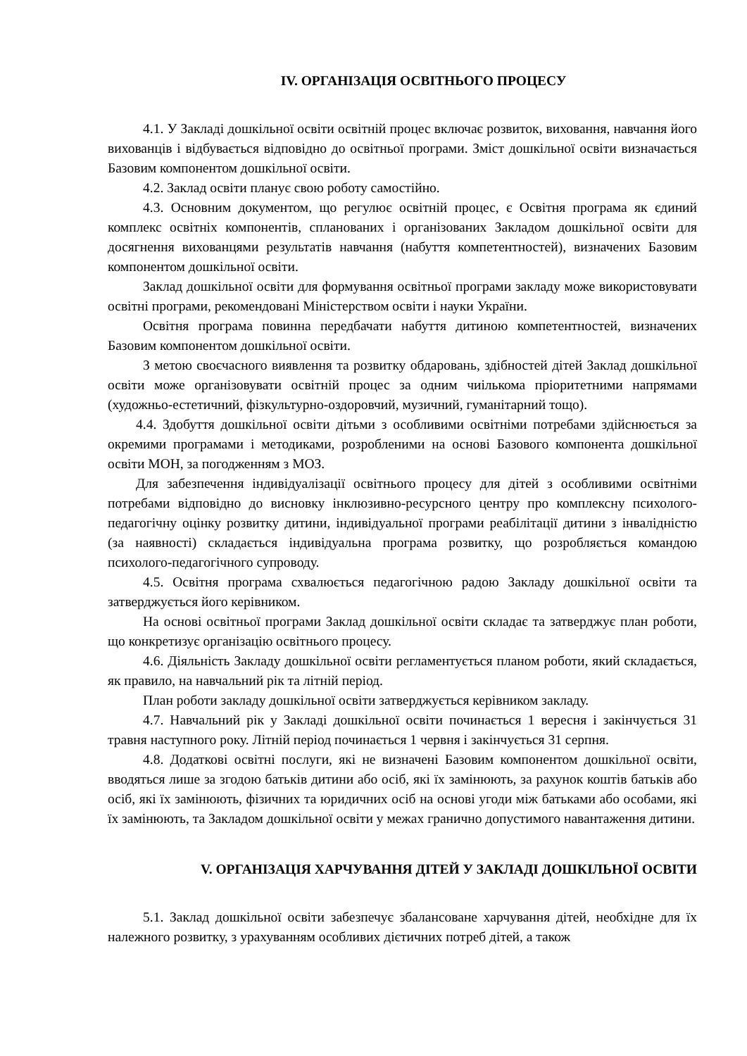IV. ОРГАНІЗАЦІЯ ОСВІТНЬОГО ПРОЦЕСУ
4.1. У Закладі дошкільної освіти освітній процес включає розвиток, виховання, навчання його вихованців і відбувається відповідно до освітньої програми. Зміст дошкільної освіти визначається Базовим компонентом дошкільної освіти.
4.2. Заклад освіти планує свою роботу самостійно.
4.3. Основним документом, що регулює освітній процес, є Освітня програма як єдиний комплекс освітніх компонентів, спланованих і організованих Закладом дошкільної освіти для досягнення вихованцями результатів навчання (набуття компетентностей), визначених Базовим компонентом дошкільної освіти.
Заклад дошкільної освіти для формування освітньої програми закладу може використовувати освітні програми, рекомендовані Міністерством освіти і науки України.
Освітня програма повинна передбачати набуття дитиною компетентностей, визначених Базовим компонентом дошкільної освіти.
З метою своєчасного виявлення та розвитку обдаровань, здібностей дітей Заклад дошкільної освіти може організовувати освітній процес за одним чиількома пріоритетними напрямами (художньо-естетичний, фізкультурно-оздоровчий, музичний, гуманітарний тощо).
4.4. Здобуття дошкільної освіти дітьми з особливими освітніми потребами здійснюється за окремими програмами і методиками, розробленими на основі Базового компонента дошкільної освіти МОН, за погодженням з МОЗ.
Для забезпечення індивідуалізації освітнього процесу для дітей з особливими освітніми потребами відповідно до висновку інклюзивно-ресурсного центру про комплексну психолого-педагогічну оцінку розвитку дитини, індивідуальної програми реабілітації дитини з інвалідністю (за наявності) складається індивідуальна програма розвитку, що розробляється командою психолого-педагогічного супроводу.
4.5. Освітня програма схвалюється педагогічною радою Закладу дошкільної освіти та затверджується його керівником.
На основі освітньої програми Заклад дошкільної освіти складає та затверджує план роботи, що конкретизує організацію освітнього процесу.
4.6. Діяльність Закладу дошкільної освіти регламентується планом роботи, який складається, як правило, на навчальний рік та літній період.
План роботи закладу дошкільної освіти затверджується керівником закладу.
4.7. Навчальний рік у Закладі дошкільної освіти починається 1 вересня і закінчується 31 травня наступного року. Літній період починається 1 червня і закінчується 31 серпня.
4.8. Додаткові освітні послуги, які не визначені Базовим компонентом дошкільної освіти, вводяться лише за згодою батьків дитини або осіб, які їх замінюють, за рахунок коштів батьків або осіб, які їх замінюють, фізичних та юридичних осіб на основі угоди між батьками або особами, які їх замінюють, та Закладом дошкільної освіти у межах гранично допустимого навантаження дитини.
V. ОРГАНІЗАЦІЯ ХАРЧУВАННЯ ДІТЕЙ У ЗАКЛАДІ ДОШКІЛЬНОЇ ОСВІТИ
5.1. Заклад дошкільної освіти забезпечує збалансоване харчування дітей, необхідне для їх належного розвитку, з урахуванням особливих дієтичних потреб дітей, а також